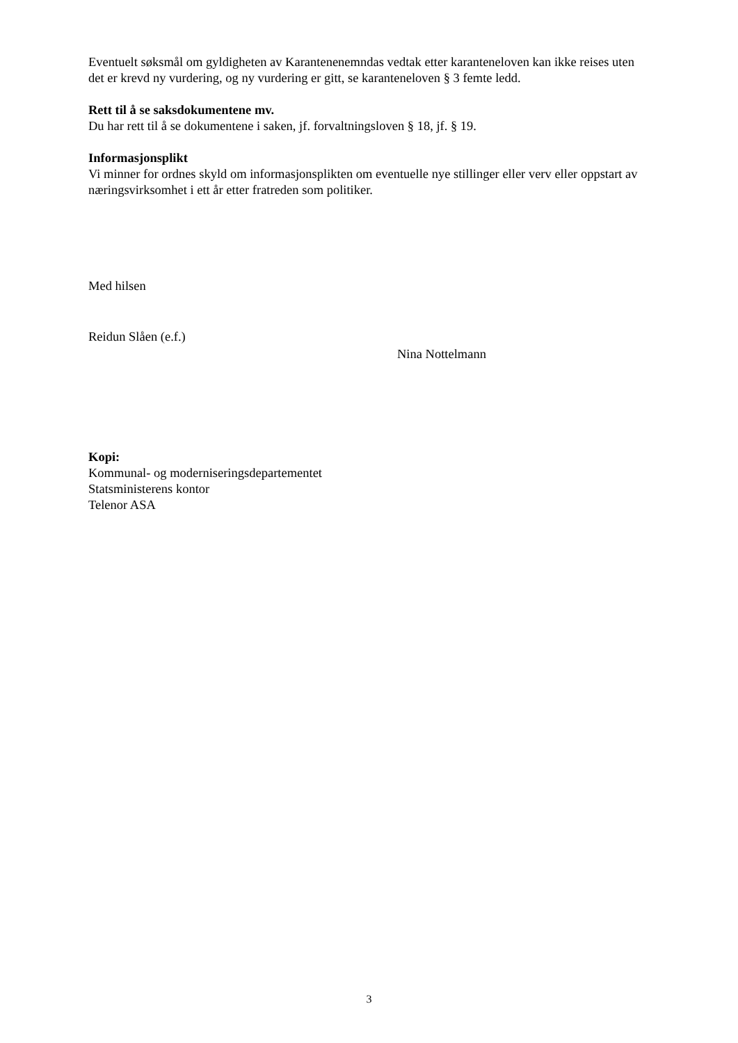Eventuelt søksmål om gyldigheten av Karantenenemndas vedtak etter karanteneloven kan ikke reises uten det er krevd ny vurdering, og ny vurdering er gitt, se karanteneloven § 3 femte ledd.
Rett til å se saksdokumentene mv.
Du har rett til å se dokumentene i saken, jf. forvaltningsloven § 18, jf. § 19.
Informasjonsplikt
Vi minner for ordnes skyld om informasjonsplikten om eventuelle nye stillinger eller verv eller oppstart av næringsvirksomhet i ett år etter fratreden som politiker.
Med hilsen
Reidun Slåen (e.f.)
Nina Nottelmann
Kopi:
Kommunal- og moderniseringsdepartementet
Statsministerens kontor
Telenor ASA
3